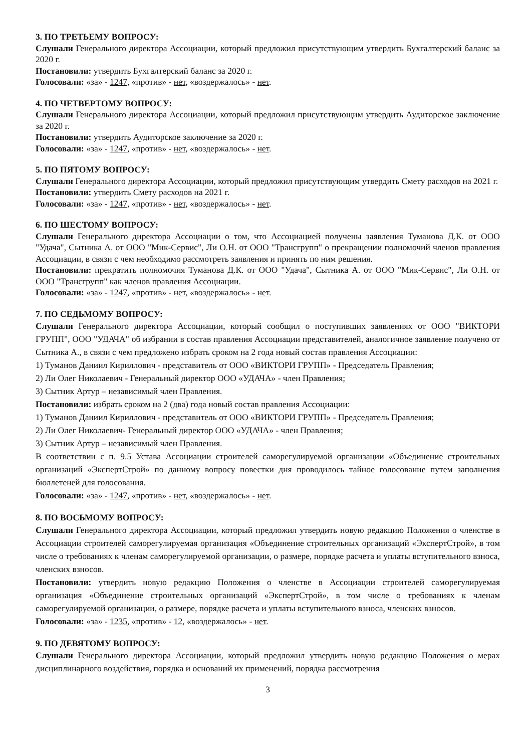3. ПО ТРЕТЬЕМУ ВОПРОСУ:
Слушали Генерального директора Ассоциации, который предложил присутствующим утвердить Бухгалтерский баланс за 2020 г.
Постановили: утвердить Бухгалтерский баланс за 2020 г.
Голосовали: «за» - 1247, «против» - нет, «воздержалось» - нет.
4. ПО ЧЕТВЕРТОМУ ВОПРОСУ:
Слушали Генерального директора Ассоциации, который предложил присутствующим утвердить Аудиторское заключение за 2020 г.
Постановили: утвердить Аудиторское заключение за 2020 г.
Голосовали: «за» - 1247, «против» - нет, «воздержалось» - нет.
5. ПО ПЯТОМУ ВОПРОСУ:
Слушали Генерального директора Ассоциации, который предложил присутствующим утвердить Смету расходов на 2021 г.
Постановили: утвердить Смету расходов на 2021 г.
Голосовали: «за» - 1247, «против» - нет, «воздержалось» - нет.
6. ПО ШЕСТОМУ ВОПРОСУ:
Слушали Генерального директора Ассоциации о том, что Ассоциацией получены заявления Туманова Д.К. от ООО "Удача", Сытника А. от ООО "Мик-Сервис", Ли О.Н. от ООО "Трансгрупп" о прекращении полномочий членов правления Ассоциации, в связи с чем необходимо рассмотреть заявления и принять по ним решения.
Постановили: прекратить полномочия Туманова Д.К. от ООО "Удача", Сытника А. от ООО "Мик-Сервис", Ли О.Н. от ООО "Трансгрупп" как членов правления Ассоциации.
Голосовали: «за» - 1247, «против» - нет, «воздержалось» - нет.
7. ПО СЕДЬМОМУ ВОПРОСУ:
Слушали Генерального директора Ассоциации, который сообщил о поступивших заявлениях от ООО "ВИКТОРИ ГРУПП", ООО "УДАЧА" об избрании в состав правления Ассоциации представителей, аналогичное заявление получено от Сытника А., в связи с чем предложено избрать сроком на 2 года новый состав правления Ассоциации:
1) Туманов Даниил Кириллович - представитель от ООО «ВИКТОРИ ГРУПП» - Председатель Правления;
2) Ли Олег Николаевич - Генеральный директор ООО «УДАЧА» - член Правления;
3) Сытник Артур – независимый член Правления.
Постановили: избрать сроком на 2 (два) года новый состав правления Ассоциации:
1) Туманов Даниил Кириллович - представитель от ООО «ВИКТОРИ ГРУПП» - Председатель Правления;
2) Ли Олег Николаевич- Генеральный директор ООО «УДАЧА» - член Правления;
3) Сытник Артур – независимый член Правления.
В соответствии с п. 9.5 Устава Ассоциации строителей саморегулируемой организации «Объединение строительных организаций «ЭкспертСтрой» по данному вопросу повестки дня проводилось тайное голосование путем заполнения бюллетеней для голосования.
Голосовали: «за» - 1247, «против» - нет, «воздержалось» - нет.
8. ПО ВОСЬМОМУ ВОПРОСУ:
Слушали Генерального директора Ассоциации, который предложил утвердить новую редакцию Положения о членстве в Ассоциации строителей саморегулируемая организация «Объединение строительных организаций «ЭкспертСтрой», в том числе о требованиях к членам саморегулируемой организации, о размере, порядке расчета и уплаты вступительного взноса, членских взносов.
Постановили: утвердить новую редакцию Положения о членстве в Ассоциации строителей саморегулируемая организация «Объединение строительных организаций «ЭкспертСтрой», в том числе о требованиях к членам саморегулируемой организации, о размере, порядке расчета и уплаты вступительного взноса, членских взносов.
Голосовали: «за» - 1235, «против» - 12, «воздержалось» - нет.
9. ПО ДЕВЯТОМУ ВОПРОСУ:
Слушали Генерального директора Ассоциации, который предложил утвердить новую редакцию Положения о мерах дисциплинарного воздействия, порядка и оснований их применений, порядка рассмотрения
3